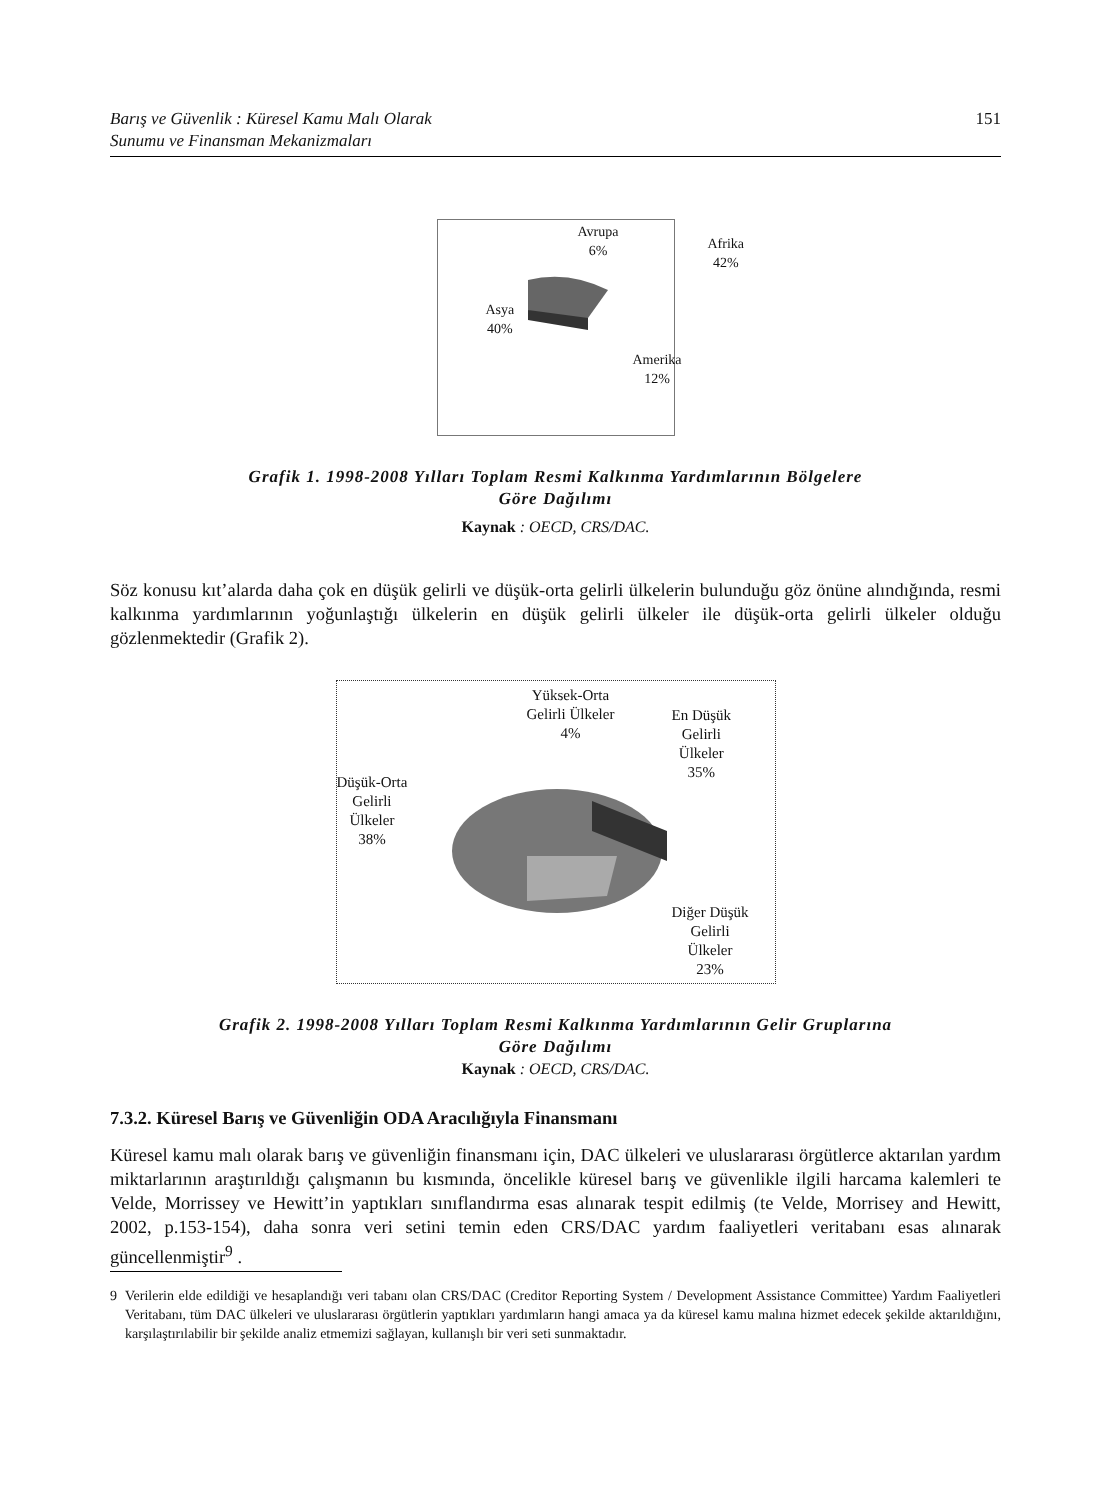Barış ve Güvenlik : Küresel Kamu Malı Olarak
Sunumu ve Finansman Mekanizmaları
151
Avrupa
6%
Afrika
42%
Asya
40%
Amerika
12%
Grafik 1. 1998-2008 Yılları Toplam Resmi Kalkınma Yardımlarının Bölgelere
Göre Dağılımı
Kaynak : OECD, CRS/DAC.
Söz konusu kıt’alarda daha çok en düşük gelirli ve düşük-orta gelirli ülkelerin bulunduğu göz önüne alındığında, resmi kalkınma yardımlarının yoğunlaştığı ülkelerin en düşük gelirli ülkeler ile düşük-orta gelirli ülkeler olduğu gözlenmektedir (Grafik 2).
Yüksek-Orta
Gelirli Ülkeler
4%
En Düşük
Gelirli
Ülkeler
35%
Düşük-Orta
Gelirli
Ülkeler
38%
Diğer Düşük
Gelirli
Ülkeler
23%
Grafik 2. 1998-2008 Yılları Toplam Resmi Kalkınma Yardımlarının Gelir Gruplarına
Göre Dağılımı
Kaynak : OECD, CRS/DAC.
7.3.2. Küresel Barış ve Güvenliğin ODA Aracılığıyla Finansmanı
Küresel kamu malı olarak barış ve güvenliğin finansmanı için, DAC ülkeleri ve uluslararası örgütlerce aktarılan yardım miktarlarının araştırıldığı çalışmanın bu kısmında, öncelikle küresel barış ve güvenlikle ilgili harcama kalemleri te Velde, Morrissey ve Hewitt’in yaptıkları sınıflandırma esas alınarak tespit edilmiş (te Velde, Morrisey and Hewitt, 2002, p.153-154), daha sonra veri setini temin eden CRS/DAC yardım faaliyetleri veritabanı esas alınarak güncellenmiştir<sup>9</sup> .
9 Verilerin elde edildiği ve hesaplandığı veri tabanı olan CRS/DAC (Creditor Reporting System / Development Assistance Committee) Yardım Faaliyetleri Veritabanı, tüm DAC ülkeleri ve uluslararası örgütlerin yaptıkları yardımların hangi amaca ya da küresel kamu malına hizmet edecek şekilde aktarıldığını, karşılaştırılabilir bir şekilde analiz etmemizi sağlayan, kullanışlı bir veri seti sunmaktadır.